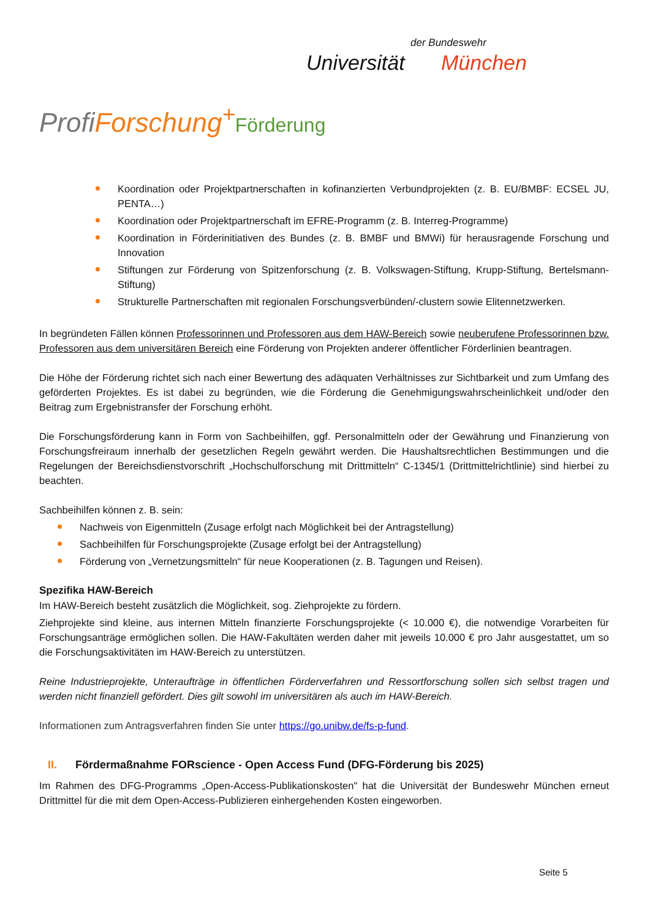der Bundeswehr
Universität München
Profi Forschung<sup>+</sup>Förderung
Koordination oder Projektpartnerschaften in kofinanzierten Verbundprojekten (z. B. EU/BMBF: ECSEL JU, PENTA…)
Koordination oder Projektpartnerschaft im EFRE-Programm (z. B. Interreg-Programme)
Koordination in Förderinitiativen des Bundes (z. B. BMBF und BMWi) für herausragende Forschung und Innovation
Stiftungen zur Förderung von Spitzenforschung (z. B. Volkswagen-Stiftung, Krupp-Stiftung, Bertelsmann-Stiftung)
Strukturelle Partnerschaften mit regionalen Forschungsverbünden/-clustern sowie Elitennetzwerken.
In begründeten Fällen können Professorinnen und Professoren aus dem HAW-Bereich sowie neuberufene Professorinnen bzw. Professoren aus dem universitären Bereich eine Förderung von Projekten anderer öffentlicher Förderlinien beantragen.
Die Höhe der Förderung richtet sich nach einer Bewertung des adäquaten Verhältnisses zur Sichtbarkeit und zum Umfang des geförderten Projektes. Es ist dabei zu begründen, wie die Förderung die Genehmigungswahrscheinlichkeit und/oder den Beitrag zum Ergebnistransfer der Forschung erhöht.
Die Forschungsförderung kann in Form von Sachbeihilfen, ggf. Personalmitteln oder der Gewährung und Finanzierung von Forschungsfreiraum innerhalb der gesetzlichen Regeln gewährt werden. Die Haushaltsrechtlichen Bestimmungen und die Regelungen der Bereichsdienstvorschrift „Hochschulforschung mit Drittmitteln“ C-1345/1 (Drittmittelrichtlinie) sind hierbei zu beachten.
Sachbeihilfen können z. B. sein:
Nachweis von Eigenmitteln (Zusage erfolgt nach Möglichkeit bei der Antragstellung)
Sachbeihilfen für Forschungsprojekte (Zusage erfolgt bei der Antragstellung)
Förderung von „Vernetzungsmitteln“ für neue Kooperationen (z. B. Tagungen und Reisen).
Spezifika HAW-Bereich
Im HAW-Bereich besteht zusätzlich die Möglichkeit, sog. Ziehprojekte zu fördern.
Ziehprojekte sind kleine, aus internen Mitteln finanzierte Forschungsprojekte (< 10.000 €), die notwendige Vorarbeiten für Forschungsanträge ermöglichen sollen. Die HAW-Fakultäten werden daher mit jeweils 10.000 € pro Jahr ausgestattet, um so die Forschungsaktivitäten im HAW-Bereich zu unterstützen.
Reine Industrieprojekte, Unteraufträge in öffentlichen Förderverfahren und Ressortforschung sollen sich selbst tragen und werden nicht finanziell gefördert. Dies gilt sowohl im universitären als auch im HAW-Bereich.
Informationen zum Antragsverfahren finden Sie unter https://go.unibw.de/fs-p-fund.
II. Fördermaßnahme FORscience - Open Access Fund (DFG-Förderung bis 2025)
Im Rahmen des DFG-Programms „Open-Access-Publikationskosten" hat die Universität der Bundeswehr München erneut Drittmittel für die mit dem Open-Access-Publizieren einhergehenden Kosten eingeworben.
Seite 5